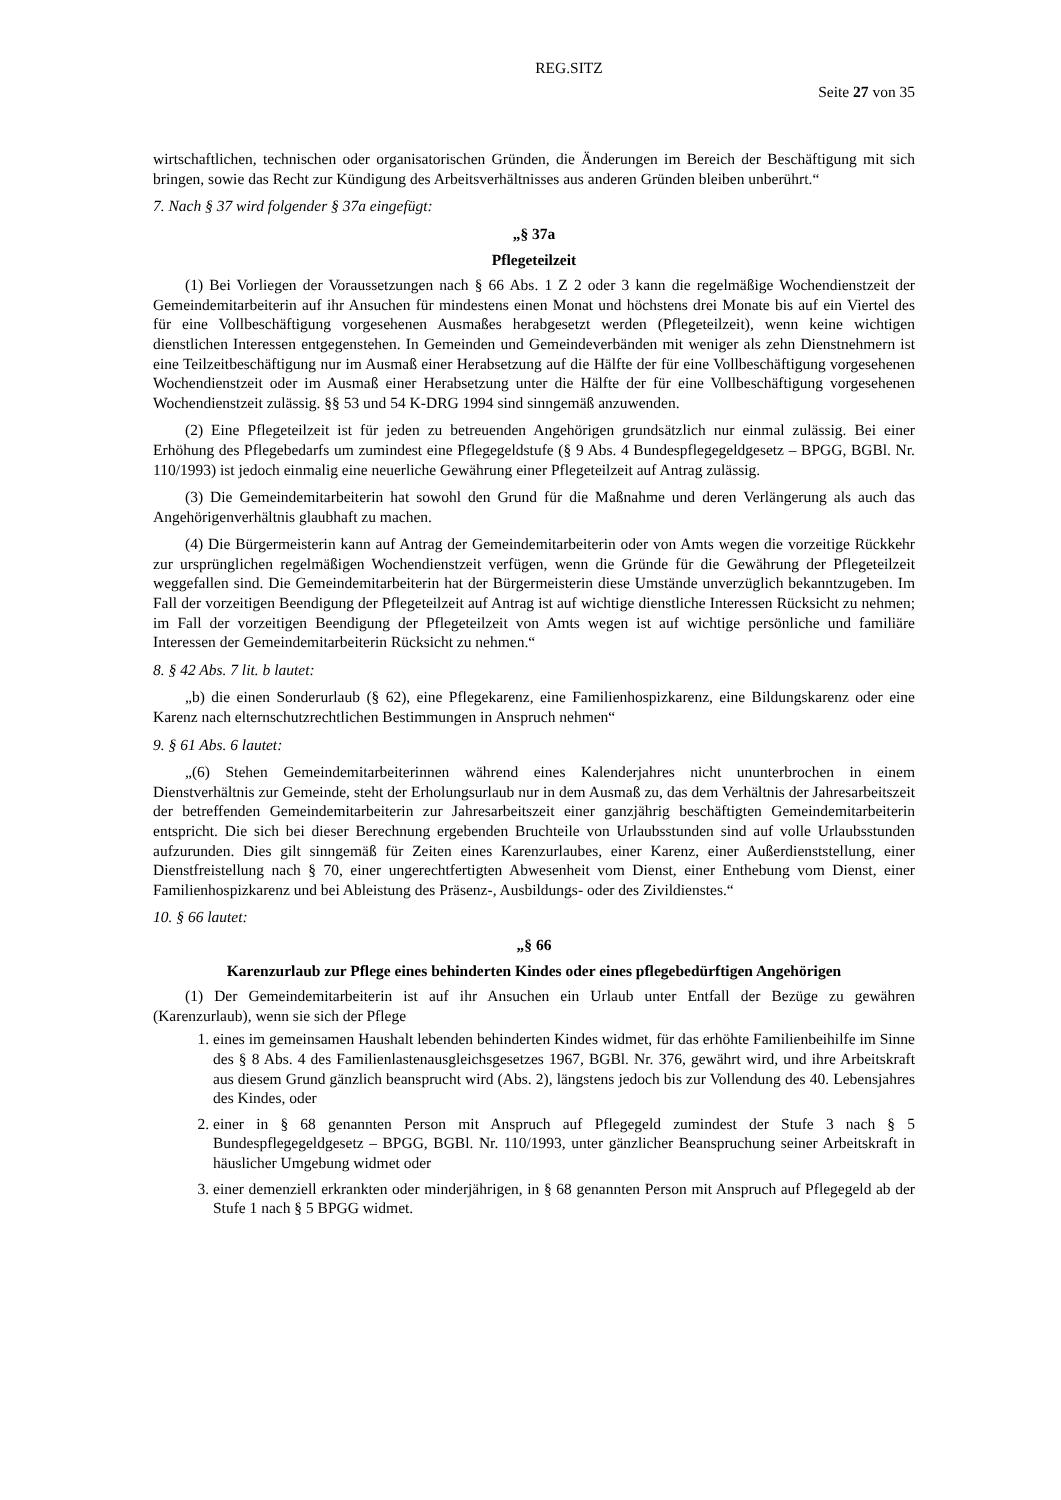REG.SITZ
Seite 27 von 35
wirtschaftlichen, technischen oder organisatorischen Gründen, die Änderungen im Bereich der Beschäftigung mit sich bringen, sowie das Recht zur Kündigung des Arbeitsverhältnisses aus anderen Gründen bleiben unberührt.“
7. Nach § 37 wird folgender § 37a eingefügt:
„§ 37a
Pflegeteilzeit
(1) Bei Vorliegen der Voraussetzungen nach § 66 Abs. 1 Z 2 oder 3 kann die regelmäßige Wochendienstzeit der Gemeindemitarbeiterin auf ihr Ansuchen für mindestens einen Monat und höchstens drei Monate bis auf ein Viertel des für eine Vollbeschäftigung vorgesehenen Ausmaßes herabgesetzt werden (Pflegeteilzeit), wenn keine wichtigen dienstlichen Interessen entgegenstehen. In Gemeinden und Gemeindeverbänden mit weniger als zehn Dienstnehmern ist eine Teilzeitbeschäftigung nur im Ausmaß einer Herabsetzung auf die Hälfte der für eine Vollbeschäftigung vorgesehenen Wochendienstzeit oder im Ausmaß einer Herabsetzung unter die Hälfte der für eine Vollbeschäftigung vorgesehenen Wochendienstzeit zulässig. §§ 53 und 54 K-DRG 1994 sind sinngemäß anzuwenden.
(2) Eine Pflegeteilzeit ist für jeden zu betreuenden Angehörigen grundsätzlich nur einmal zulässig. Bei einer Erhöhung des Pflegebedarfs um zumindest eine Pflegegeldstufe (§ 9 Abs. 4 Bundespflegegeldgesetz – BPGG, BGBl. Nr. 110/1993) ist jedoch einmalig eine neuerliche Gewährung einer Pflegeteilzeit auf Antrag zulässig.
(3) Die Gemeindemitarbeiterin hat sowohl den Grund für die Maßnahme und deren Verlängerung als auch das Angehörigenverhältnis glaubhaft zu machen.
(4) Die Bürgermeisterin kann auf Antrag der Gemeindemitarbeiterin oder von Amts wegen die vorzeitige Rückkehr zur ursprünglichen regelmäßigen Wochendienstzeit verfügen, wenn die Gründe für die Gewährung der Pflegeteilzeit weggefallen sind. Die Gemeindemitarbeiterin hat der Bürgermeisterin diese Umstände unverzüglich bekanntzugeben. Im Fall der vorzeitigen Beendigung der Pflegeteilzeit auf Antrag ist auf wichtige dienstliche Interessen Rücksicht zu nehmen; im Fall der vorzeitigen Beendigung der Pflegeteilzeit von Amts wegen ist auf wichtige persönliche und familiäre Interessen der Gemeindemitarbeiterin Rücksicht zu nehmen.“
8. § 42 Abs. 7 lit. b lautet:
„b) die einen Sonderurlaub (§ 62), eine Pflegekarenz, eine Familienhospizkarenz, eine Bildungskarenz oder eine Karenz nach elternschutzrechtlichen Bestimmungen in Anspruch nehmen“
9. § 61 Abs. 6 lautet:
„(6) Stehen Gemeindemitarbeiterinnen während eines Kalenderjahres nicht ununterbrochen in einem Dienstverhältnis zur Gemeinde, steht der Erholungsurlaub nur in dem Ausmaß zu, das dem Verhältnis der Jahresarbeitszeit der betreffenden Gemeindemitarbeiterin zur Jahresarbeitszeit einer ganzjährig beschäftigten Gemeindemitarbeiterin entspricht. Die sich bei dieser Berechnung ergebenden Bruchteile von Urlaubsstunden sind auf volle Urlaubsstunden aufzurunden. Dies gilt sinngemäß für Zeiten eines Karenzurlaubes, einer Karenz, einer Außerdienststellung, einer Dienstfreistellung nach § 70, einer ungerechtfertigten Abwesenheit vom Dienst, einer Enthebung vom Dienst, einer Familienhospizkarenz und bei Ableistung des Präsenz-, Ausbildungs- oder des Zivildienstes.“
10. § 66 lautet:
„§ 66
Karenzurlaub zur Pflege eines behinderten Kindes oder eines pflegebedürftigen Angehörigen
(1) Der Gemeindemitarbeiterin ist auf ihr Ansuchen ein Urlaub unter Entfall der Bezüge zu gewähren (Karenzurlaub), wenn sie sich der Pflege
1. eines im gemeinsamen Haushalt lebenden behinderten Kindes widmet, für das erhöhte Familienbeihilfe im Sinne des § 8 Abs. 4 des Familienlastenausgleichsgesetzes 1967, BGBl. Nr. 376, gewährt wird, und ihre Arbeitskraft aus diesem Grund gänzlich beansprucht wird (Abs. 2), längstens jedoch bis zur Vollendung des 40. Lebensjahres des Kindes, oder
2. einer in § 68 genannten Person mit Anspruch auf Pflegegeld zumindest der Stufe 3 nach § 5 Bundespflegegeldgesetz – BPGG, BGBl. Nr. 110/1993, unter gänzlicher Beanspruchung seiner Arbeitskraft in häuslicher Umgebung widmet oder
3. einer demenziell erkrankten oder minderjährigen, in § 68 genannten Person mit Anspruch auf Pflegegeld ab der Stufe 1 nach § 5 BPGG widmet.